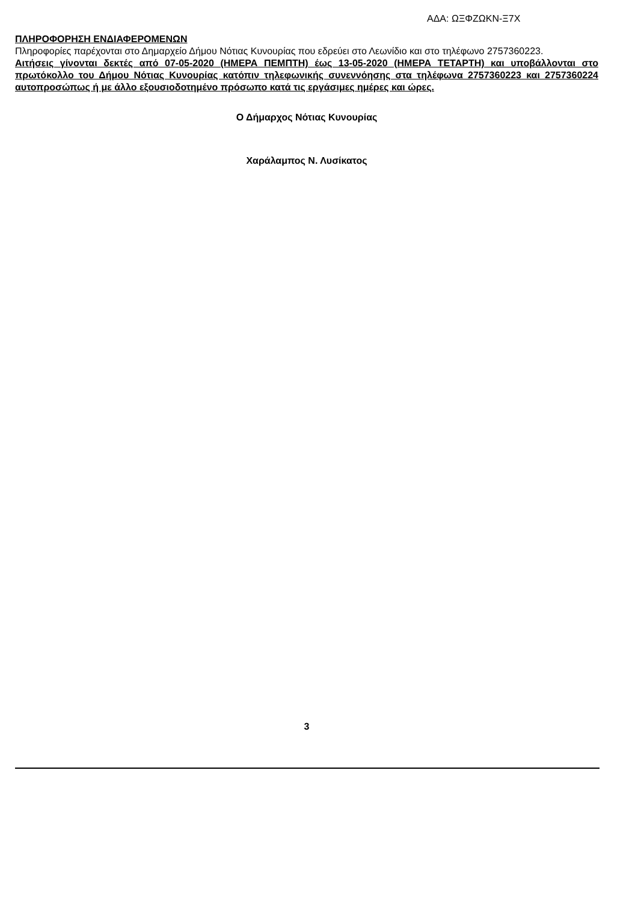ΑΔΑ: ΩΞΦΖΩΚΝ-Ξ7Χ
ΠΛΗΡΟΦΟΡΗΣΗ ΕΝΔΙΑΦΕΡΟΜΕΝΩΝ
Πληροφορίες παρέχονται στο Δημαρχείο Δήμου Νότιας Κυνουρίας που εδρεύει στο Λεωνίδιο και στο τηλέφωνο 2757360223.
Αιτήσεις γίνονται δεκτές από 07-05-2020 (ΗΜΕΡΑ ΠΕΜΠΤΗ) έως 13-05-2020 (ΗΜΕΡΑ ΤΕΤΑΡΤΗ) και υποβάλλονται στο πρωτόκολλο του Δήμου Νότιας Κυνουρίας κατόπιν τηλεφωνικής συνεννόησης στα τηλέφωνα 2757360223 και 2757360224 αυτοπροσώπως ή με άλλο εξουσιοδοτημένο πρόσωπο κατά τις εργάσιμες ημέρες και ώρες.
Ο Δήμαρχος Νότιας Κυνουρίας
Χαράλαμπος Ν. Λυσίκατος
3